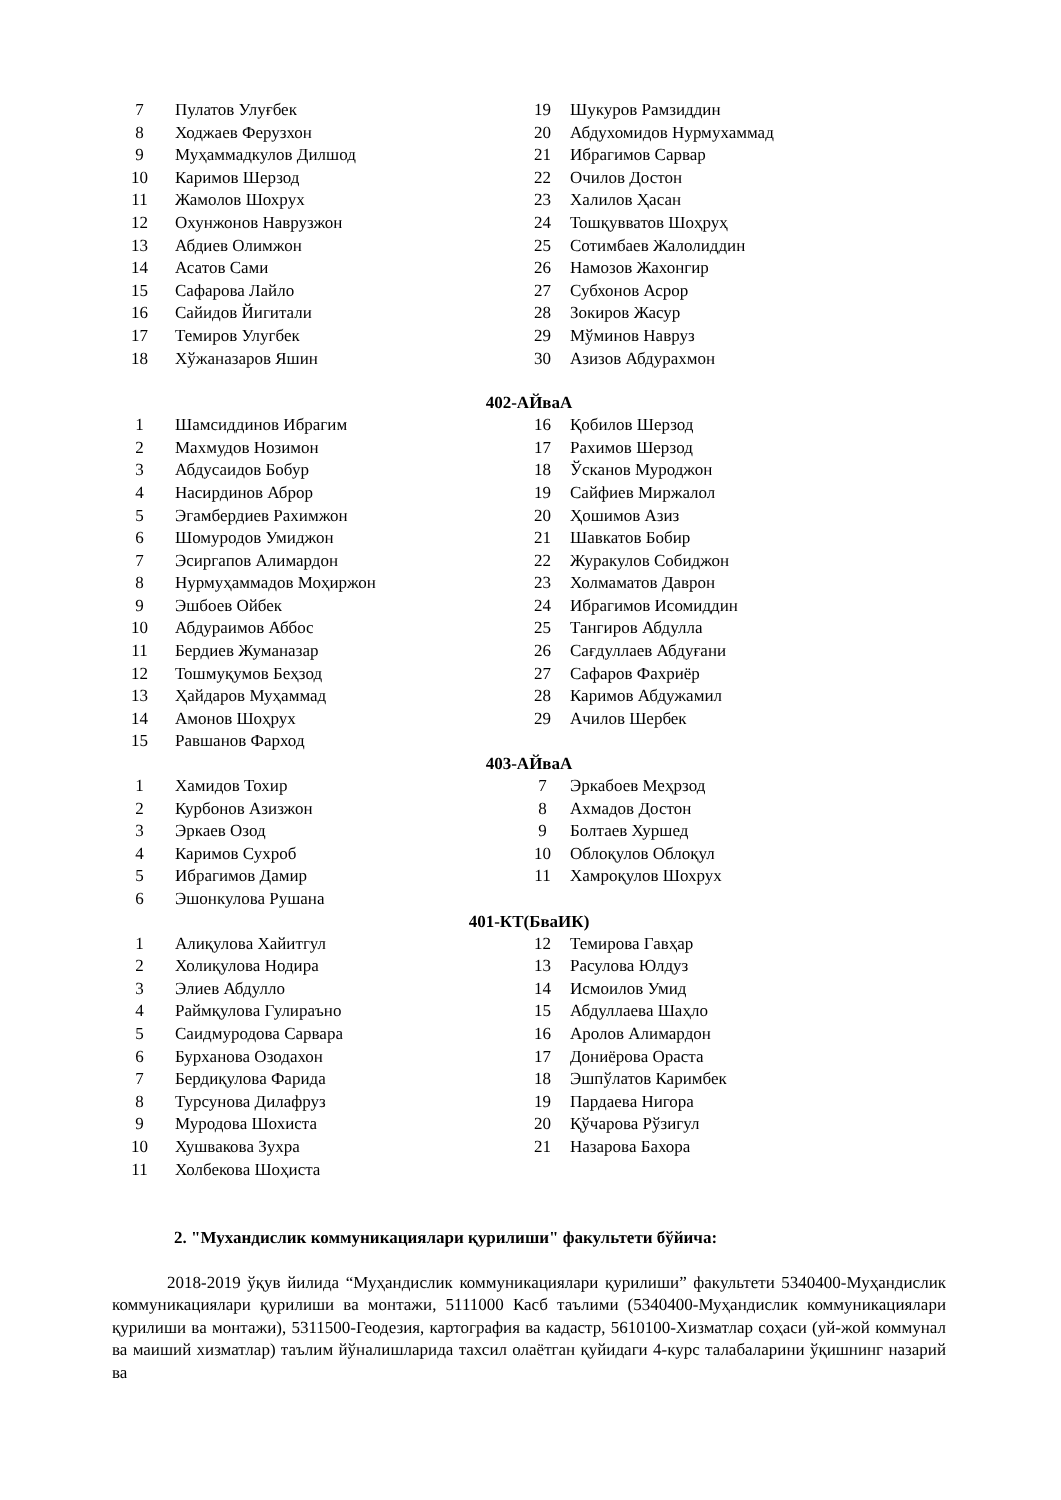| 7 | Пулатов Улуғбек | 19 | Шукуров Рамзиддин |
| 8 | Ходжаев Ферузхон | 20 | Абдухомидов Нурмухаммад |
| 9 | Муҳаммадкулов Дилшод | 21 | Ибрагимов Сарвар |
| 10 | Каримов Шерзод | 22 | Очилов Достон |
| 11 | Жамолов Шохрух | 23 | Халилов Ҳасан |
| 12 | Охунжонов Наврузжон | 24 | Тошқувватов Шоҳруҳ |
| 13 | Абдиев Олимжон | 25 | Сотимбаев Жалолиддин |
| 14 | Асатов Сами | 26 | Намозов Жахонгир |
| 15 | Сафарова Лайло | 27 | Субхонов Асрор |
| 16 | Сайидов Йигитали | 28 | Зокиров Жасур |
| 17 | Темиров Улугбек | 29 | Мўминов Навруз |
| 18 | Хўжаназаров Яшин | 30 | Азизов Абдурахмон |
402-АЙваА
| 1 | Шамсиддинов Ибрагим | 16 | Қобилов Шерзод |
| 2 | Махмудов Нозимон | 17 | Рахимов Шерзод |
| 3 | Абдусаидов Бобур | 18 | Ўсканов Муроджон |
| 4 | Насирдинов Аброр | 19 | Сайфиев Миржалол |
| 5 | Эгамбердиев Рахимжон | 20 | Ҳошимов Азиз |
| 6 | Шомуродов Умиджон | 21 | Шавкатов Бобир |
| 7 | Эсиргапов Алимардон | 22 | Журакулов Собиджон |
| 8 | Нурмуҳаммадов Моҳиржон | 23 | Холмаматов Даврон |
| 9 | Эшбоев Ойбек | 24 | Ибрагимов Исомиддин |
| 10 | Абдураимов Аббос | 25 | Тангиров Абдулла |
| 11 | Бердиев Жуманазар | 26 | Сағдуллаев Абдуғани |
| 12 | Тошмуқумов Беҳзод | 27 | Сафаров Фахриёр |
| 13 | Ҳайдаров Муҳаммад | 28 | Каримов Абдужамил |
| 14 | Амонов Шоҳрух | 29 | Ачилов Шербек |
| 15 | Равшанов Фарход | | |
403-АЙваА
| 1 | Хамидов Тохир | 7 | Эркабоев Меҳрзод |
| 2 | Курбонов Азизжон | 8 | Ахмадов Достон |
| 3 | Эркаев Озод | 9 | Болтаев Хуршед |
| 4 | Каримов Сухроб | 10 | Облоқулов Облоқул |
| 5 | Ибрагимов Дамир | 11 | Хамроқулов Шохрух |
| 6 | Эшонкулова Рушана | | |
401-КТ(БваИК)
| 1 | Алиқулова Хайитгул | 12 | Темирова Гавҳар |
| 2 | Холиқулова Нодира | 13 | Расулова Юлдуз |
| 3 | Элиев Абдулло | 14 | Исмоилов Умид |
| 4 | Раймқулова Гулираъно | 15 | Абдуллаева Шаҳло |
| 5 | Саидмуродова Сарвара | 16 | Аролов Алимардон |
| 6 | Бурханова Озодахон | 17 | Дониёрова Ораста |
| 7 | Бердиқулова Фарида | 18 | Эшпўлатов Каримбек |
| 8 | Турсунова Дилафруз | 19 | Пардаева Нигора |
| 9 | Муродова Шохиста | 20 | Қўчарова Рўзигул |
| 10 | Хушвакова Зухра | 21 | Назарова Бахора |
| 11 | Холбекова Шоҳиста | | |
2. "Мухандислик коммуникациялари қурилиши" факультети бўйича:
2018-2019 ўқув йилида “Муҳандислик коммуникациялари қурилиши” факультети 5340400-Муҳандислик коммуникациялари қурилиши ва монтажи, 5111000 Касб таълими (5340400-Муҳандислик коммуникациялари қурилиши ва монтажи), 5311500-Геодезия, картография ва кадастр, 5610100-Хизматлар соҳаси (уй-жой коммунал ва маиший хизматлар) таълим йўналишларида тахсил олаётган қуйидаги 4-курс талабаларини ўқишнинг назарий ва